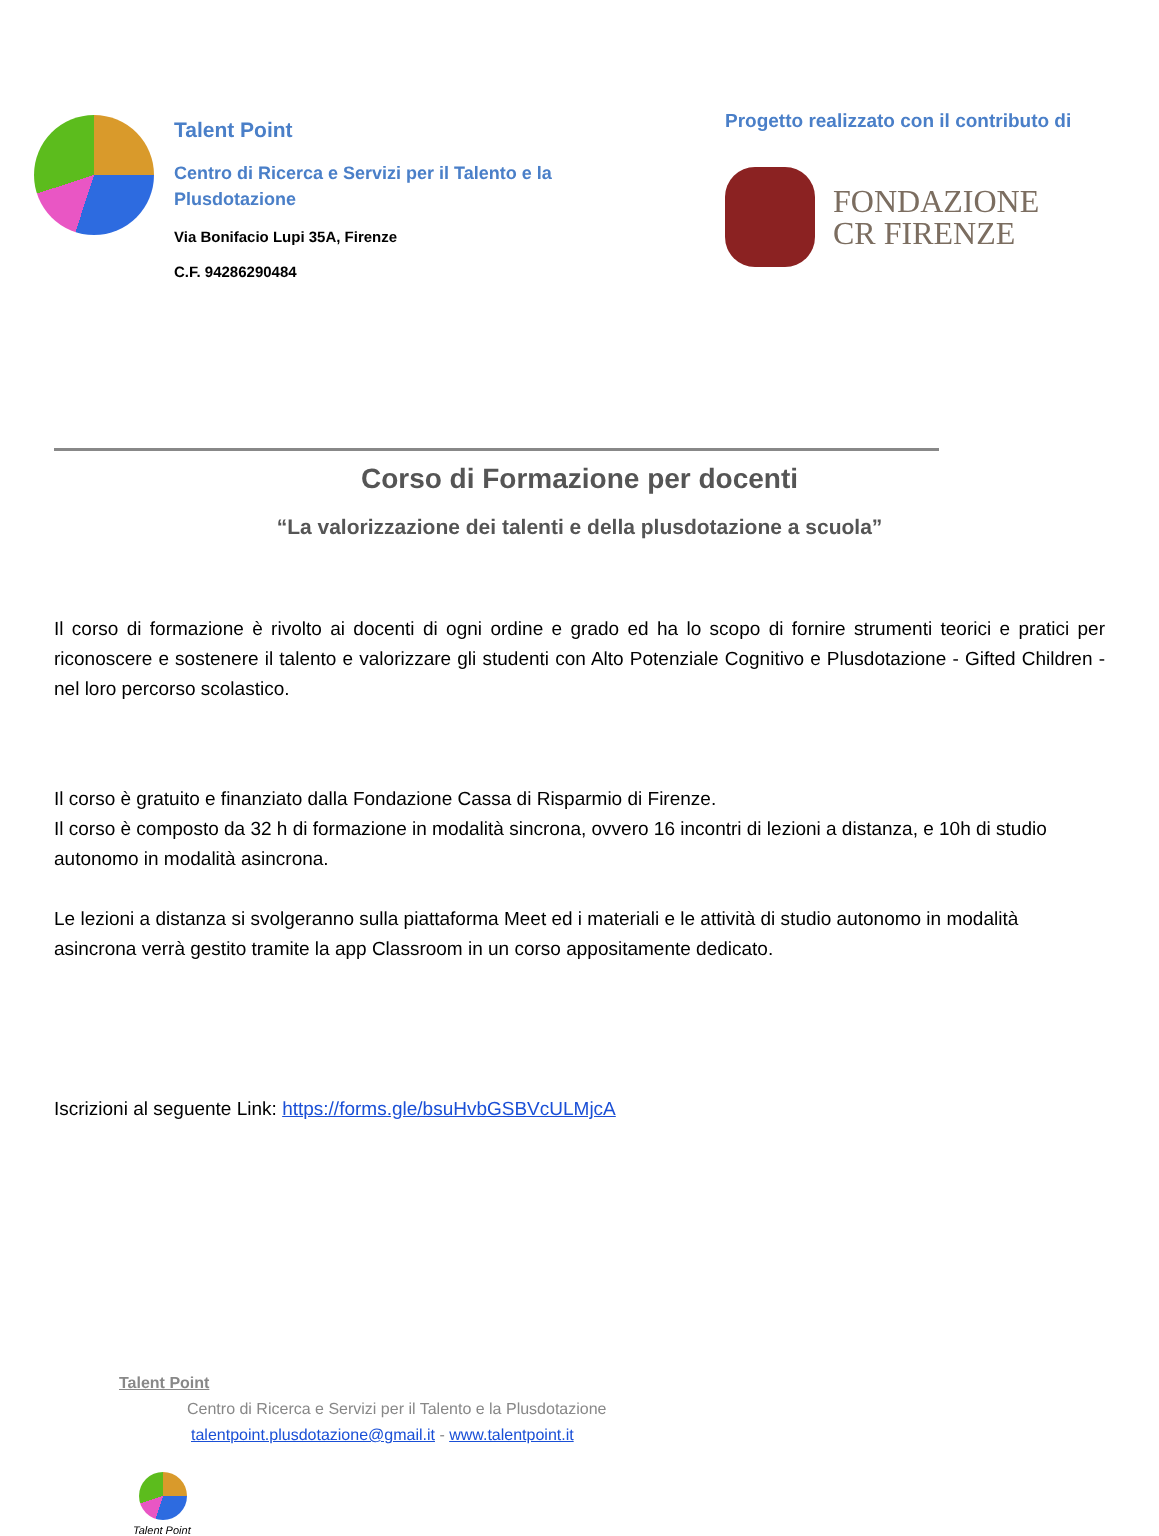Talent Point
Centro di Ricerca e Servizi per il Talento e la Plusdotazione
Via Bonifacio Lupi 35A, Firenze
C.F. 94286290484
Progetto realizzato con il contributo di
FONDAZIONE
CR FIRENZE
Corso di Formazione per docenti
“La valorizzazione dei talenti e della plusdotazione a scuola”
Il corso di formazione è rivolto ai docenti di ogni ordine e grado ed ha lo scopo di fornire strumenti teorici e pratici per riconoscere e sostenere il talento e valorizzare gli studenti con Alto Potenziale Cognitivo e Plusdotazione - Gifted Children - nel loro percorso scolastico.
Il corso è gratuito e finanziato dalla Fondazione Cassa di Risparmio di Firenze.
Il corso è composto da 32 h di formazione in modalità sincrona, ovvero 16 incontri di lezioni a distanza, e 10h di studio autonomo in modalità asincrona.
Le lezioni a distanza si svolgeranno sulla piattaforma Meet ed i materiali e le attività di studio autonomo in modalità asincrona verrà gestito tramite la app Classroom in un corso appositamente dedicato.
Iscrizioni al seguente Link: https://forms.gle/bsuHvbGSBVcULMjcA
Talent Point
Centro di Ricerca e Servizi per il Talento e la Plusdotazione
talentpoint.plusdotazione@gmail.it - www.talentpoint.it
Talent Point